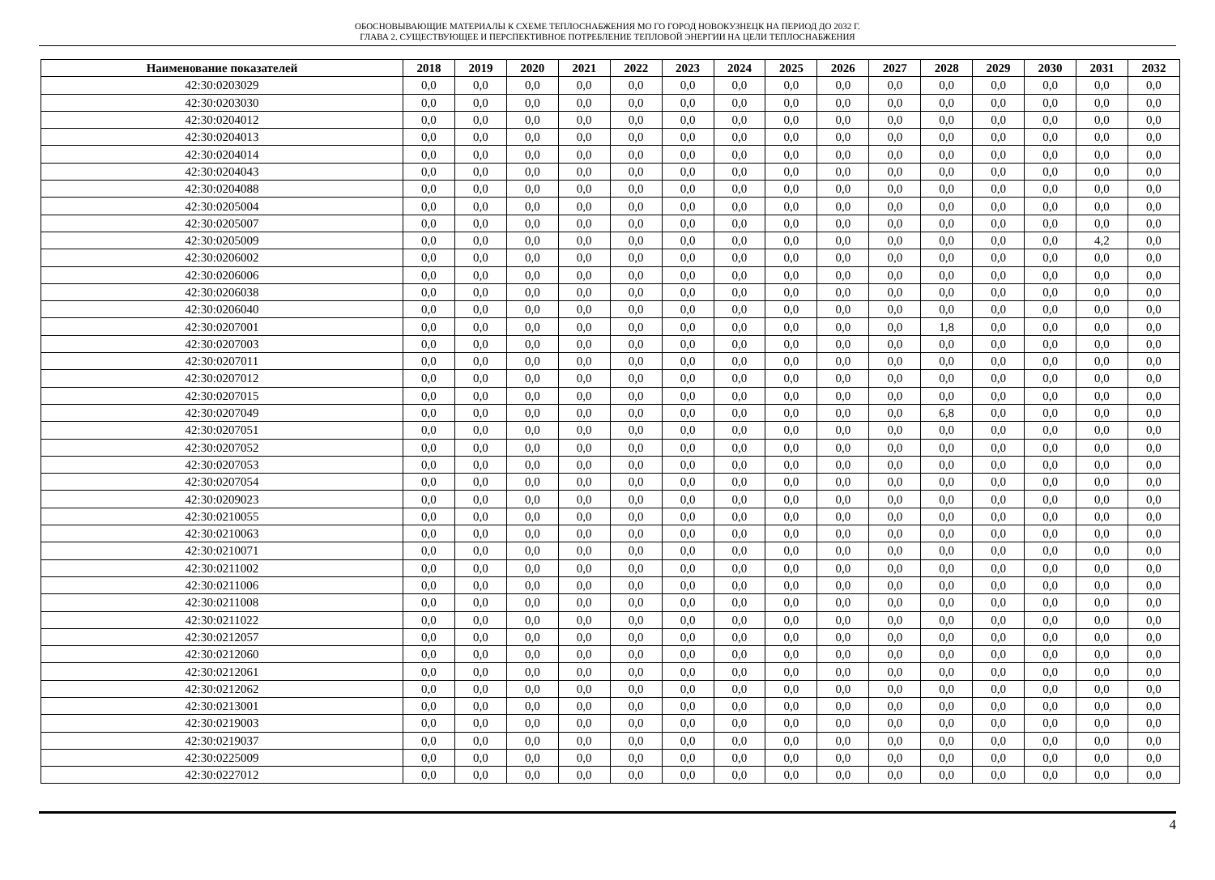ОБОСНОВЫВАЮЩИЕ МАТЕРИАЛЫ К СХЕМЕ ТЕПЛОСНАБЖЕНИЯ МО ГО ГОРОД НОВОКУЗНЕЦК НА ПЕРИОД ДО 2032 Г.
ГЛАВА 2. СУЩЕСТВУЮЩЕЕ И ПЕРСПЕКТИВНОЕ ПОТРЕБЛЕНИЕ ТЕПЛОВОЙ ЭНЕРГИИ НА ЦЕЛИ ТЕПЛОСНАБЖЕНИЯ
| Наименование показателей | 2018 | 2019 | 2020 | 2021 | 2022 | 2023 | 2024 | 2025 | 2026 | 2027 | 2028 | 2029 | 2030 | 2031 | 2032 |
| --- | --- | --- | --- | --- | --- | --- | --- | --- | --- | --- | --- | --- | --- | --- | --- |
| 42:30:0203029 | 0,0 | 0,0 | 0,0 | 0,0 | 0,0 | 0,0 | 0,0 | 0,0 | 0,0 | 0,0 | 0,0 | 0,0 | 0,0 | 0,0 | 0,0 |
| 42:30:0203030 | 0,0 | 0,0 | 0,0 | 0,0 | 0,0 | 0,0 | 0,0 | 0,0 | 0,0 | 0,0 | 0,0 | 0,0 | 0,0 | 0,0 | 0,0 |
| 42:30:0204012 | 0,0 | 0,0 | 0,0 | 0,0 | 0,0 | 0,0 | 0,0 | 0,0 | 0,0 | 0,0 | 0,0 | 0,0 | 0,0 | 0,0 | 0,0 |
| 42:30:0204013 | 0,0 | 0,0 | 0,0 | 0,0 | 0,0 | 0,0 | 0,0 | 0,0 | 0,0 | 0,0 | 0,0 | 0,0 | 0,0 | 0,0 | 0,0 |
| 42:30:0204014 | 0,0 | 0,0 | 0,0 | 0,0 | 0,0 | 0,0 | 0,0 | 0,0 | 0,0 | 0,0 | 0,0 | 0,0 | 0,0 | 0,0 | 0,0 |
| 42:30:0204043 | 0,0 | 0,0 | 0,0 | 0,0 | 0,0 | 0,0 | 0,0 | 0,0 | 0,0 | 0,0 | 0,0 | 0,0 | 0,0 | 0,0 | 0,0 |
| 42:30:0204088 | 0,0 | 0,0 | 0,0 | 0,0 | 0,0 | 0,0 | 0,0 | 0,0 | 0,0 | 0,0 | 0,0 | 0,0 | 0,0 | 0,0 | 0,0 |
| 42:30:0205004 | 0,0 | 0,0 | 0,0 | 0,0 | 0,0 | 0,0 | 0,0 | 0,0 | 0,0 | 0,0 | 0,0 | 0,0 | 0,0 | 0,0 | 0,0 |
| 42:30:0205007 | 0,0 | 0,0 | 0,0 | 0,0 | 0,0 | 0,0 | 0,0 | 0,0 | 0,0 | 0,0 | 0,0 | 0,0 | 0,0 | 0,0 | 0,0 |
| 42:30:0205009 | 0,0 | 0,0 | 0,0 | 0,0 | 0,0 | 0,0 | 0,0 | 0,0 | 0,0 | 0,0 | 0,0 | 0,0 | 0,0 | 4,2 | 0,0 |
| 42:30:0206002 | 0,0 | 0,0 | 0,0 | 0,0 | 0,0 | 0,0 | 0,0 | 0,0 | 0,0 | 0,0 | 0,0 | 0,0 | 0,0 | 0,0 | 0,0 |
| 42:30:0206006 | 0,0 | 0,0 | 0,0 | 0,0 | 0,0 | 0,0 | 0,0 | 0,0 | 0,0 | 0,0 | 0,0 | 0,0 | 0,0 | 0,0 | 0,0 |
| 42:30:0206038 | 0,0 | 0,0 | 0,0 | 0,0 | 0,0 | 0,0 | 0,0 | 0,0 | 0,0 | 0,0 | 0,0 | 0,0 | 0,0 | 0,0 | 0,0 |
| 42:30:0206040 | 0,0 | 0,0 | 0,0 | 0,0 | 0,0 | 0,0 | 0,0 | 0,0 | 0,0 | 0,0 | 0,0 | 0,0 | 0,0 | 0,0 | 0,0 |
| 42:30:0207001 | 0,0 | 0,0 | 0,0 | 0,0 | 0,0 | 0,0 | 0,0 | 0,0 | 0,0 | 0,0 | 1,8 | 0,0 | 0,0 | 0,0 | 0,0 |
| 42:30:0207003 | 0,0 | 0,0 | 0,0 | 0,0 | 0,0 | 0,0 | 0,0 | 0,0 | 0,0 | 0,0 | 0,0 | 0,0 | 0,0 | 0,0 | 0,0 |
| 42:30:0207011 | 0,0 | 0,0 | 0,0 | 0,0 | 0,0 | 0,0 | 0,0 | 0,0 | 0,0 | 0,0 | 0,0 | 0,0 | 0,0 | 0,0 | 0,0 |
| 42:30:0207012 | 0,0 | 0,0 | 0,0 | 0,0 | 0,0 | 0,0 | 0,0 | 0,0 | 0,0 | 0,0 | 0,0 | 0,0 | 0,0 | 0,0 | 0,0 |
| 42:30:0207015 | 0,0 | 0,0 | 0,0 | 0,0 | 0,0 | 0,0 | 0,0 | 0,0 | 0,0 | 0,0 | 0,0 | 0,0 | 0,0 | 0,0 | 0,0 |
| 42:30:0207049 | 0,0 | 0,0 | 0,0 | 0,0 | 0,0 | 0,0 | 0,0 | 0,0 | 0,0 | 0,0 | 6,8 | 0,0 | 0,0 | 0,0 | 0,0 |
| 42:30:0207051 | 0,0 | 0,0 | 0,0 | 0,0 | 0,0 | 0,0 | 0,0 | 0,0 | 0,0 | 0,0 | 0,0 | 0,0 | 0,0 | 0,0 | 0,0 |
| 42:30:0207052 | 0,0 | 0,0 | 0,0 | 0,0 | 0,0 | 0,0 | 0,0 | 0,0 | 0,0 | 0,0 | 0,0 | 0,0 | 0,0 | 0,0 | 0,0 |
| 42:30:0207053 | 0,0 | 0,0 | 0,0 | 0,0 | 0,0 | 0,0 | 0,0 | 0,0 | 0,0 | 0,0 | 0,0 | 0,0 | 0,0 | 0,0 | 0,0 |
| 42:30:0207054 | 0,0 | 0,0 | 0,0 | 0,0 | 0,0 | 0,0 | 0,0 | 0,0 | 0,0 | 0,0 | 0,0 | 0,0 | 0,0 | 0,0 | 0,0 |
| 42:30:0209023 | 0,0 | 0,0 | 0,0 | 0,0 | 0,0 | 0,0 | 0,0 | 0,0 | 0,0 | 0,0 | 0,0 | 0,0 | 0,0 | 0,0 | 0,0 |
| 42:30:0210055 | 0,0 | 0,0 | 0,0 | 0,0 | 0,0 | 0,0 | 0,0 | 0,0 | 0,0 | 0,0 | 0,0 | 0,0 | 0,0 | 0,0 | 0,0 |
| 42:30:0210063 | 0,0 | 0,0 | 0,0 | 0,0 | 0,0 | 0,0 | 0,0 | 0,0 | 0,0 | 0,0 | 0,0 | 0,0 | 0,0 | 0,0 | 0,0 |
| 42:30:0210071 | 0,0 | 0,0 | 0,0 | 0,0 | 0,0 | 0,0 | 0,0 | 0,0 | 0,0 | 0,0 | 0,0 | 0,0 | 0,0 | 0,0 | 0,0 |
| 42:30:0211002 | 0,0 | 0,0 | 0,0 | 0,0 | 0,0 | 0,0 | 0,0 | 0,0 | 0,0 | 0,0 | 0,0 | 0,0 | 0,0 | 0,0 | 0,0 |
| 42:30:0211006 | 0,0 | 0,0 | 0,0 | 0,0 | 0,0 | 0,0 | 0,0 | 0,0 | 0,0 | 0,0 | 0,0 | 0,0 | 0,0 | 0,0 | 0,0 |
| 42:30:0211008 | 0,0 | 0,0 | 0,0 | 0,0 | 0,0 | 0,0 | 0,0 | 0,0 | 0,0 | 0,0 | 0,0 | 0,0 | 0,0 | 0,0 | 0,0 |
| 42:30:0211022 | 0,0 | 0,0 | 0,0 | 0,0 | 0,0 | 0,0 | 0,0 | 0,0 | 0,0 | 0,0 | 0,0 | 0,0 | 0,0 | 0,0 | 0,0 |
| 42:30:0212057 | 0,0 | 0,0 | 0,0 | 0,0 | 0,0 | 0,0 | 0,0 | 0,0 | 0,0 | 0,0 | 0,0 | 0,0 | 0,0 | 0,0 | 0,0 |
| 42:30:0212060 | 0,0 | 0,0 | 0,0 | 0,0 | 0,0 | 0,0 | 0,0 | 0,0 | 0,0 | 0,0 | 0,0 | 0,0 | 0,0 | 0,0 | 0,0 |
| 42:30:0212061 | 0,0 | 0,0 | 0,0 | 0,0 | 0,0 | 0,0 | 0,0 | 0,0 | 0,0 | 0,0 | 0,0 | 0,0 | 0,0 | 0,0 | 0,0 |
| 42:30:0212062 | 0,0 | 0,0 | 0,0 | 0,0 | 0,0 | 0,0 | 0,0 | 0,0 | 0,0 | 0,0 | 0,0 | 0,0 | 0,0 | 0,0 | 0,0 |
| 42:30:0213001 | 0,0 | 0,0 | 0,0 | 0,0 | 0,0 | 0,0 | 0,0 | 0,0 | 0,0 | 0,0 | 0,0 | 0,0 | 0,0 | 0,0 | 0,0 |
| 42:30:0219003 | 0,0 | 0,0 | 0,0 | 0,0 | 0,0 | 0,0 | 0,0 | 0,0 | 0,0 | 0,0 | 0,0 | 0,0 | 0,0 | 0,0 | 0,0 |
| 42:30:0219037 | 0,0 | 0,0 | 0,0 | 0,0 | 0,0 | 0,0 | 0,0 | 0,0 | 0,0 | 0,0 | 0,0 | 0,0 | 0,0 | 0,0 | 0,0 |
| 42:30:0225009 | 0,0 | 0,0 | 0,0 | 0,0 | 0,0 | 0,0 | 0,0 | 0,0 | 0,0 | 0,0 | 0,0 | 0,0 | 0,0 | 0,0 | 0,0 |
| 42:30:0227012 | 0,0 | 0,0 | 0,0 | 0,0 | 0,0 | 0,0 | 0,0 | 0,0 | 0,0 | 0,0 | 0,0 | 0,0 | 0,0 | 0,0 | 0,0 |
4